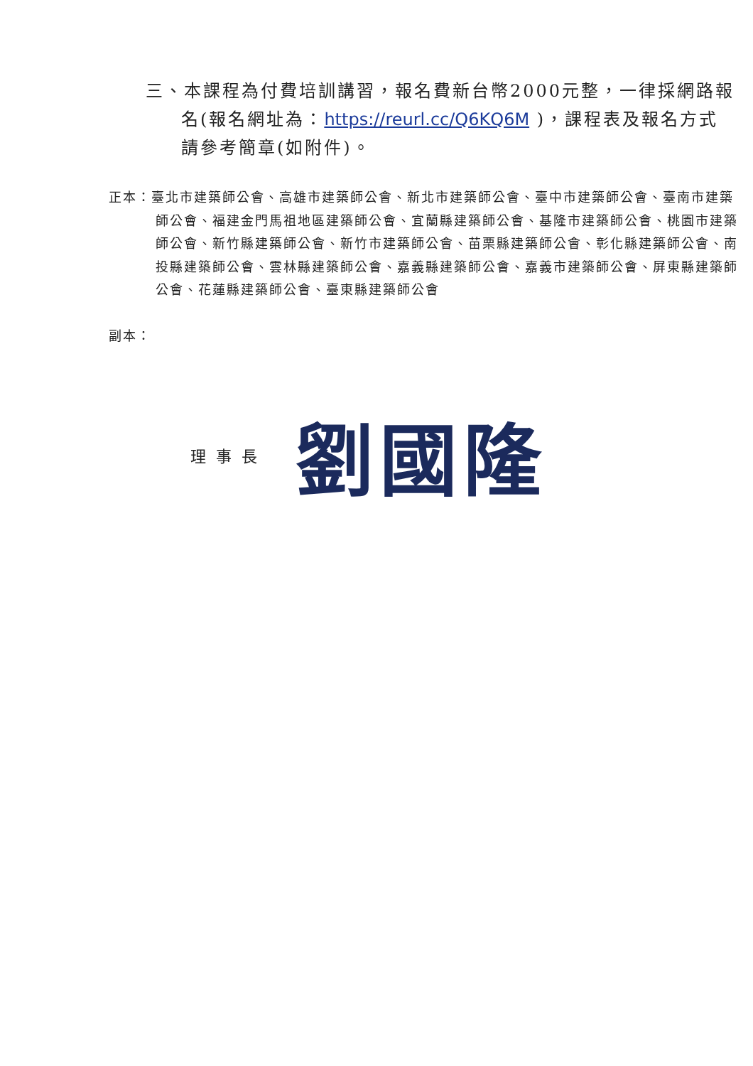三、本課程為付費培訓講習，報名費新台幣2000元整，一律採網路報名(報名網址為：https://reurl.cc/Q6KQ6M )，課程表及報名方式請參考簡章(如附件)。
正本：臺北市建築師公會、高雄市建築師公會、新北市建築師公會、臺中市建築師公會、臺南市建築師公會、福建金門馬祖地區建築師公會、宜蘭縣建築師公會、基隆市建築師公會、桃園市建築師公會、新竹縣建築師公會、新竹市建築師公會、苗栗縣建築師公會、彰化縣建築師公會、南投縣建築師公會、雲林縣建築師公會、嘉義縣建築師公會、嘉義市建築師公會、屏東縣建築師公會、花蓮縣建築師公會、臺東縣建築師公會
副本：
理事長 劉國隆